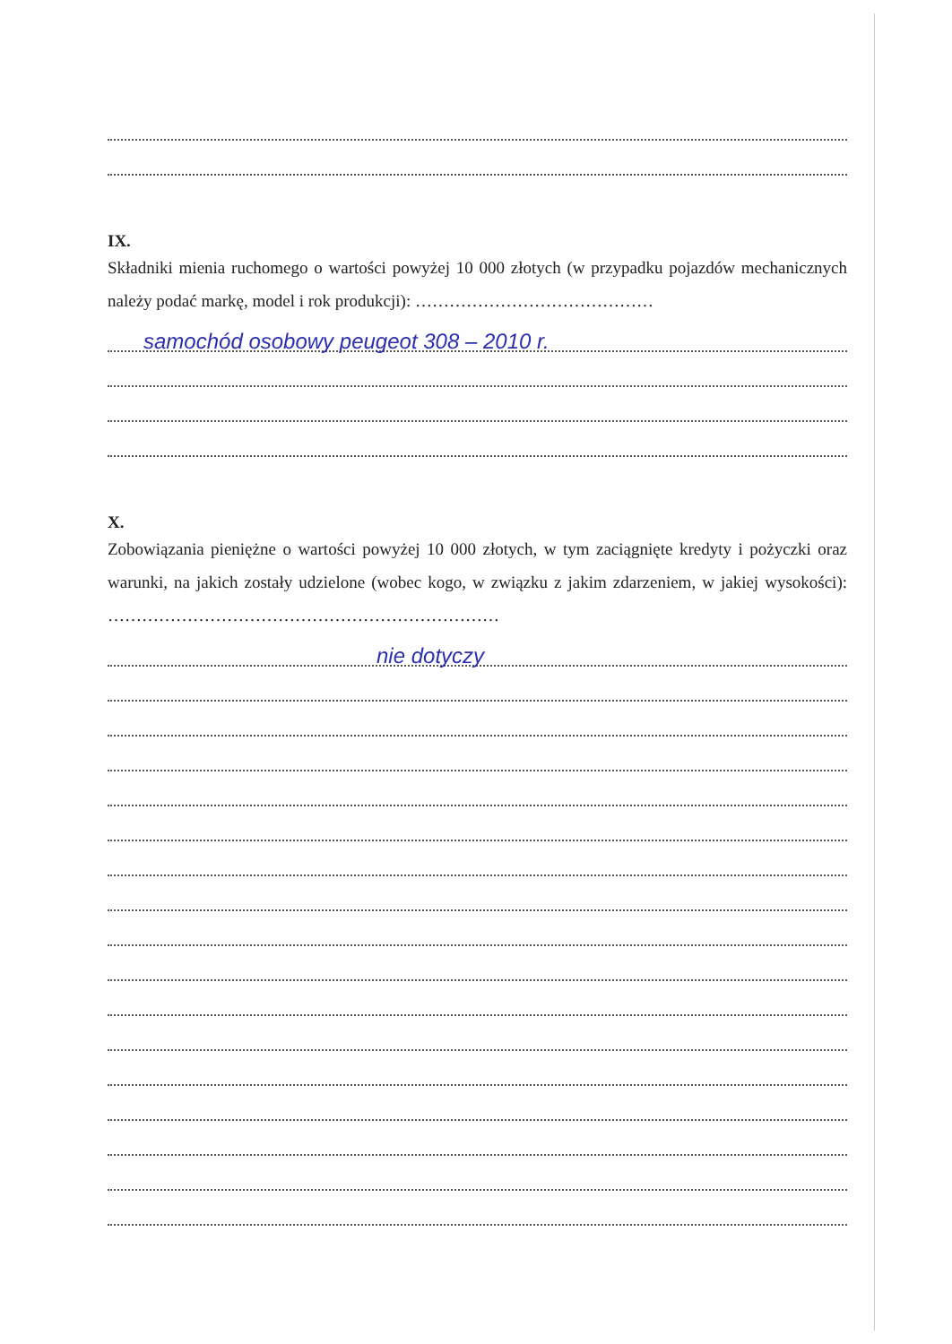IX.
Składniki mienia ruchomego o wartości powyżej 10 000 złotych (w przypadku pojazdów mechanicznych należy podać markę, model i rok produkcji): ……………………………………
samochód osobowy peugeot 308 – 2010 r.
X.
Zobowiązania pieniężne o wartości powyżej 10 000 złotych, w tym zaciągnięte kredyty i pożyczki oraz warunki, na jakich zostały udzielone (wobec kogo, w związku z jakim zdarzeniem, w jakiej wysokości): ……………………………………………………………
nie dotyczy